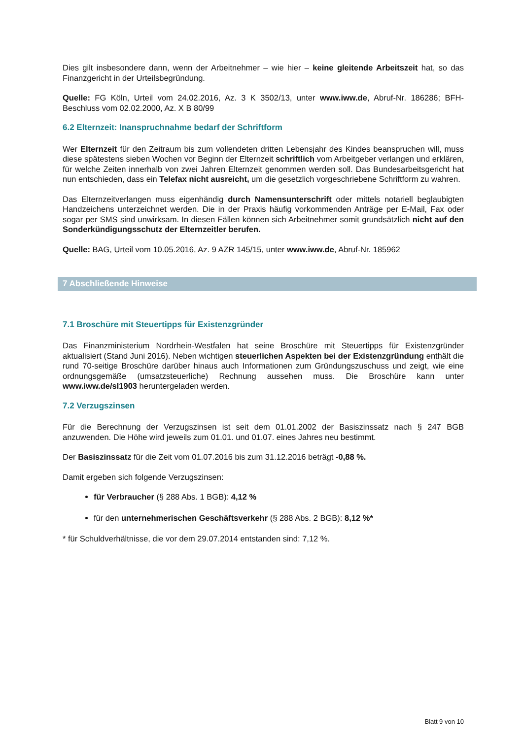Dies gilt insbesondere dann, wenn der Arbeitnehmer – wie hier – keine gleitende Arbeitszeit hat, so das Finanzgericht in der Urteilsbegründung.
Quelle: FG Köln, Urteil vom 24.02.2016, Az. 3 K 3502/13, unter www.iww.de, Abruf-Nr. 186286; BFH-Beschluss vom 02.02.2000, Az. X B 80/99
6.2 Elternzeit: Inanspruchnahme bedarf der Schriftform
Wer Elternzeit für den Zeitraum bis zum vollendeten dritten Lebensjahr des Kindes beanspruchen will, muss diese spätestens sieben Wochen vor Beginn der Elternzeit schriftlich vom Arbeitgeber verlangen und erklären, für welche Zeiten innerhalb von zwei Jahren Elternzeit genommen werden soll. Das Bundesarbeitsgericht hat nun entschieden, dass ein Telefax nicht ausreicht, um die gesetzlich vorgeschriebene Schriftform zu wahren.
Das Elternzeitverlangen muss eigenhändig durch Namensunterschrift oder mittels notariell beglaubigten Handzeichens unterzeichnet werden. Die in der Praxis häufig vorkommenden Anträge per E-Mail, Fax oder sogar per SMS sind unwirksam. In diesen Fällen können sich Arbeitnehmer somit grundsätzlich nicht auf den Sonderkündigungsschutz der Elternzeitler berufen.
Quelle: BAG, Urteil vom 10.05.2016, Az. 9 AZR 145/15, unter www.iww.de, Abruf-Nr. 185962
7 Abschließende Hinweise
7.1 Broschüre mit Steuertipps für Existenzgründer
Das Finanzministerium Nordrhein-Westfalen hat seine Broschüre mit Steuertipps für Existenzgründer aktualisiert (Stand Juni 2016). Neben wichtigen steuerlichen Aspekten bei der Existenzgründung enthält die rund 70-seitige Broschüre darüber hinaus auch Informationen zum Gründungszuschuss und zeigt, wie eine ordnungsgemäße (umsatzsteuerliche) Rechnung aussehen muss. Die Broschüre kann unter www.iww.de/sl1903 heruntergeladen werden.
7.2 Verzugszinsen
Für die Berechnung der Verzugszinsen ist seit dem 01.01.2002 der Basiszinssatz nach § 247 BGB anzuwenden. Die Höhe wird jeweils zum 01.01. und 01.07. eines Jahres neu bestimmt.
Der Basiszinssatz für die Zeit vom 01.07.2016 bis zum 31.12.2016 beträgt -0,88 %.
Damit ergeben sich folgende Verzugszinsen:
für Verbraucher (§ 288 Abs. 1 BGB): 4,12 %
für den unternehmerischen Geschäftsverkehr (§ 288 Abs. 2 BGB): 8,12 %*
* für Schuldverhältnisse, die vor dem 29.07.2014 entstanden sind: 7,12 %.
Blatt 9 von 10